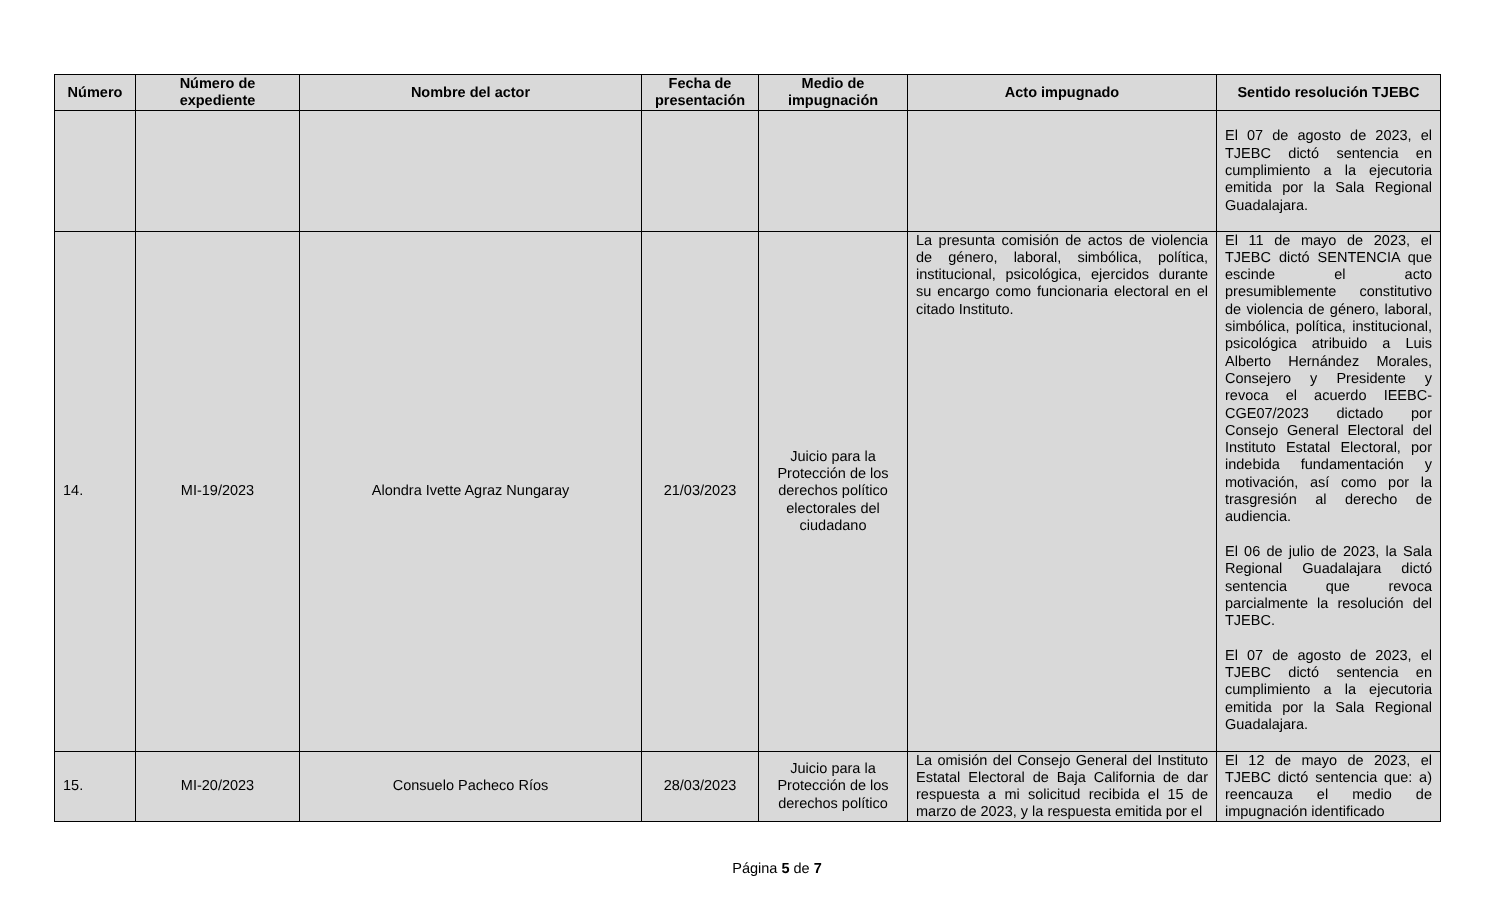| Número | Número de expediente | Nombre del actor | Fecha de presentación | Medio de impugnación | Acto impugnado | Sentido resolución TJEBC |
| --- | --- | --- | --- | --- | --- | --- |
| | | | | | | El 07 de agosto de 2023, el TJEBC dictó sentencia en cumplimiento a la ejecutoria emitida por la Sala Regional Guadalajara. |
| 14. | MI-19/2023 | Alondra Ivette Agraz Nungaray | 21/03/2023 | Juicio para la Protección de los derechos político electorales del ciudadano | La presunta comisión de actos de violencia de género, laboral, simbólica, política, institucional, psicológica, ejercidos durante su encargo como funcionaria electoral en el citado Instituto. | El 11 de mayo de 2023, el TJEBC dictó SENTENCIA que escinde el acto presumiblemente constitutivo de violencia de género, laboral, simbólica, política, institucional, psicológica atribuido a Luis Alberto Hernández Morales, Consejero y Presidente y revoca el acuerdo IEEBC-CGE07/2023 dictado por Consejo General Electoral del Instituto Estatal Electoral, por indebida fundamentación y motivación, así como por la trasgresión al derecho de audiencia. El 06 de julio de 2023, la Sala Regional Guadalajara dictó sentencia que revoca parcialmente la resolución del TJEBC. El 07 de agosto de 2023, el TJEBC dictó sentencia en cumplimiento a la ejecutoria emitida por la Sala Regional Guadalajara. |
| 15. | MI-20/2023 | Consuelo Pacheco Ríos | 28/03/2023 | Juicio para la Protección de los derechos político | La omisión del Consejo General del Instituto Estatal Electoral de Baja California de dar respuesta a mi solicitud recibida el 15 de marzo de 2023, y la respuesta emitida por el | El 12 de mayo de 2023, el TJEBC dictó sentencia que: a) reencauza el medio de impugnación identificado |
Página 5 de 7